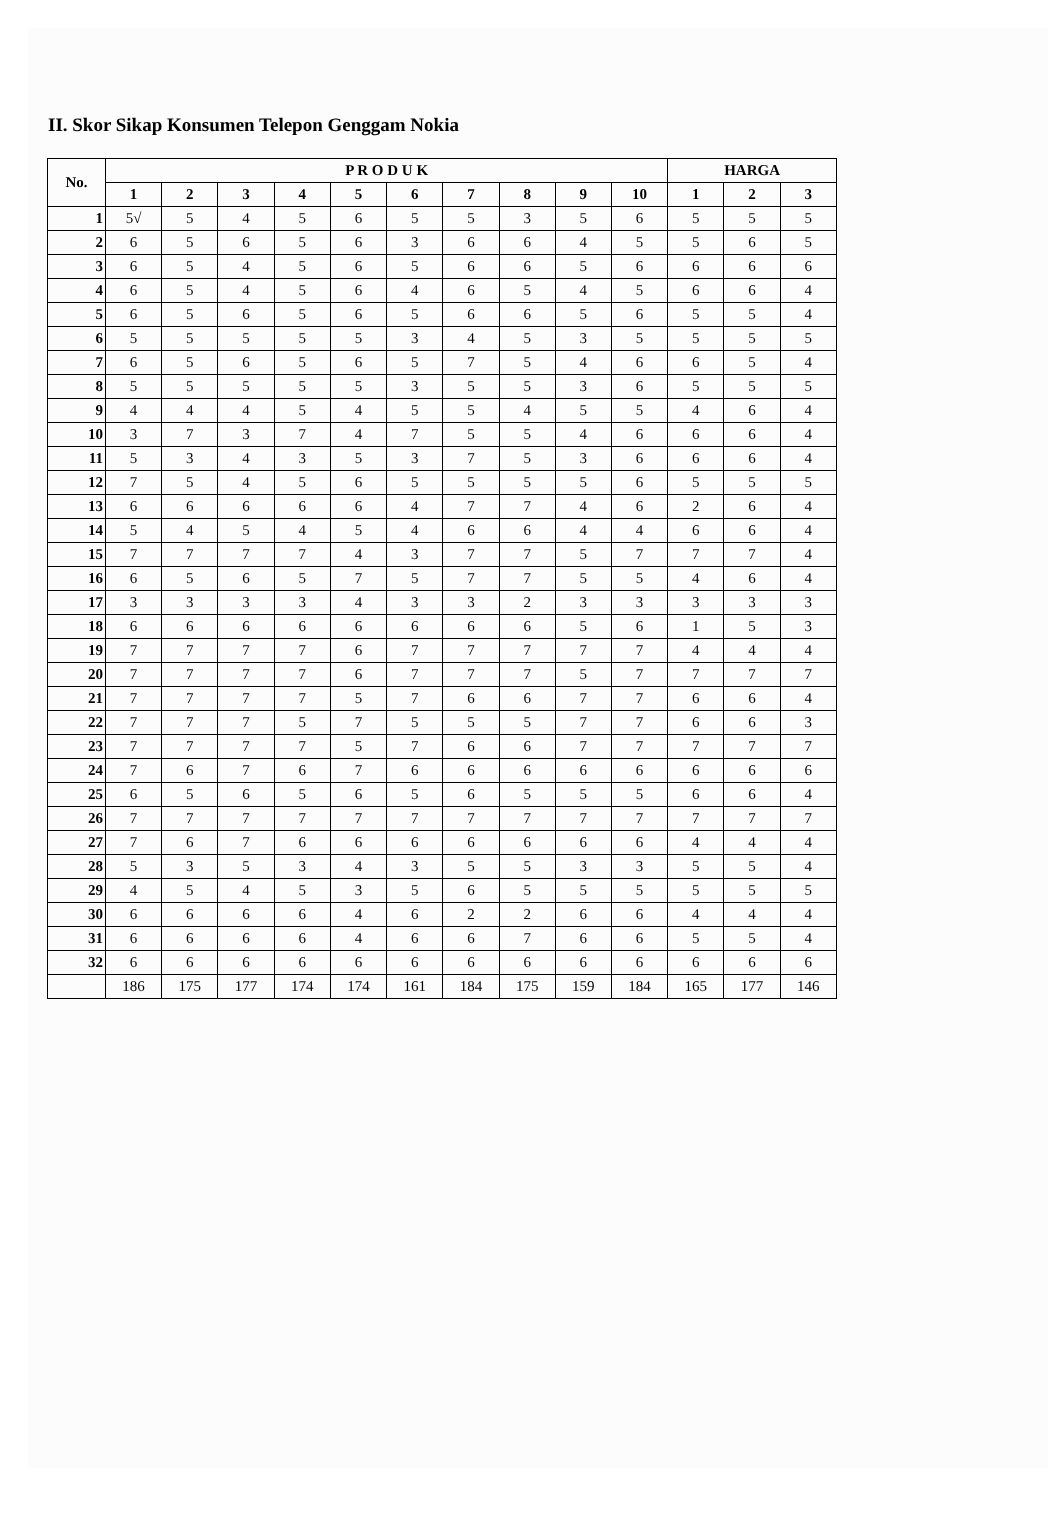II. Skor Sikap Konsumen Telepon Genggam Nokia
| No. | P R O D U K | | | | | | | | | | HARGA | | |
| --- | --- | --- | --- | --- | --- | --- | --- | --- | --- | --- | --- | --- | --- |
| | 1 | 2 | 3 | 4 | 5 | 6 | 7 | 8 | 9 | 10 | 1 | 2 | 3 |
| 1 | 5√ | 5 | 4 | 5 | 6 | 5 | 5 | 3 | 5 | 6 | 5 | 5 | 5 |
| 2 | 6 | 5 | 6 | 5 | 6 | 3 | 6 | 6 | 4 | 5 | 5 | 6 | 5 |
| 3 | 6 | 5 | 4 | 5 | 6 | 5 | 6 | 6 | 5 | 6 | 6 | 6 | 6 |
| 4 | 6 | 5 | 4 | 5 | 6 | 4 | 6 | 5 | 4 | 5 | 6 | 6 | 4 |
| 5 | 6 | 5 | 6 | 5 | 6 | 5 | 6 | 6 | 5 | 6 | 5 | 5 | 4 |
| 6 | 5 | 5 | 5 | 5 | 5 | 3 | 4 | 5 | 3 | 5 | 5 | 5 | 5 |
| 7 | 6 | 5 | 6 | 5 | 6 | 5 | 7 | 5 | 4 | 6 | 6 | 5 | 4 |
| 8 | 5 | 5 | 5 | 5 | 5 | 3 | 5 | 5 | 3 | 6 | 5 | 5 | 5 |
| 9 | 4 | 4 | 4 | 5 | 4 | 5 | 5 | 4 | 5 | 5 | 4 | 6 | 4 |
| 10 | 3 | 7 | 3 | 7 | 4 | 7 | 5 | 5 | 4 | 6 | 6 | 6 | 4 |
| 11 | 5 | 3 | 4 | 3 | 5 | 3 | 7 | 5 | 3 | 6 | 6 | 6 | 4 |
| 12 | 7 | 5 | 4 | 5 | 6 | 5 | 5 | 5 | 5 | 6 | 5 | 5 | 5 |
| 13 | 6 | 6 | 6 | 6 | 6 | 4 | 7 | 7 | 4 | 6 | 2 | 6 | 4 |
| 14 | 5 | 4 | 5 | 4 | 5 | 4 | 6 | 6 | 4 | 4 | 6 | 6 | 4 |
| 15 | 7 | 7 | 7 | 7 | 4 | 3 | 7 | 7 | 5 | 7 | 7 | 7 | 4 |
| 16 | 6 | 5 | 6 | 5 | 7 | 5 | 7 | 7 | 5 | 5 | 4 | 6 | 4 |
| 17 | 3 | 3 | 3 | 3 | 4 | 3 | 3 | 2 | 3 | 3 | 3 | 3 | 3 |
| 18 | 6 | 6 | 6 | 6 | 6 | 6 | 6 | 6 | 5 | 6 | 1 | 5 | 3 |
| 19 | 7 | 7 | 7 | 7 | 6 | 7 | 7 | 7 | 7 | 7 | 4 | 4 | 4 |
| 20 | 7 | 7 | 7 | 7 | 6 | 7 | 7 | 7 | 5 | 7 | 7 | 7 | 7 |
| 21 | 7 | 7 | 7 | 7 | 5 | 7 | 6 | 6 | 7 | 7 | 6 | 6 | 4 |
| 22 | 7 | 7 | 7 | 5 | 7 | 5 | 5 | 5 | 7 | 7 | 6 | 6 | 3 |
| 23 | 7 | 7 | 7 | 7 | 5 | 7 | 6 | 6 | 7 | 7 | 7 | 7 | 7 |
| 24 | 7 | 6 | 7 | 6 | 7 | 6 | 6 | 6 | 6 | 6 | 6 | 6 | 6 |
| 25 | 6 | 5 | 6 | 5 | 6 | 5 | 6 | 5 | 5 | 5 | 6 | 6 | 4 |
| 26 | 7 | 7 | 7 | 7 | 7 | 7 | 7 | 7 | 7 | 7 | 7 | 7 | 7 |
| 27 | 7 | 6 | 7 | 6 | 6 | 6 | 6 | 6 | 6 | 6 | 4 | 4 | 4 |
| 28 | 5 | 3 | 5 | 3 | 4 | 3 | 5 | 5 | 3 | 3 | 5 | 5 | 4 |
| 29 | 4 | 5 | 4 | 5 | 3 | 5 | 6 | 5 | 5 | 5 | 5 | 5 | 5 |
| 30 | 6 | 6 | 6 | 6 | 4 | 6 | 2 | 2 | 6 | 6 | 4 | 4 | 4 |
| 31 | 6 | 6 | 6 | 6 | 4 | 6 | 6 | 7 | 6 | 6 | 5 | 5 | 4 |
| 32 | 6 | 6 | 6 | 6 | 6 | 6 | 6 | 6 | 6 | 6 | 6 | 6 | 6 |
| | 186 | 175 | 177 | 174 | 174 | 161 | 184 | 175 | 159 | 184 | 165 | 177 | 146 |